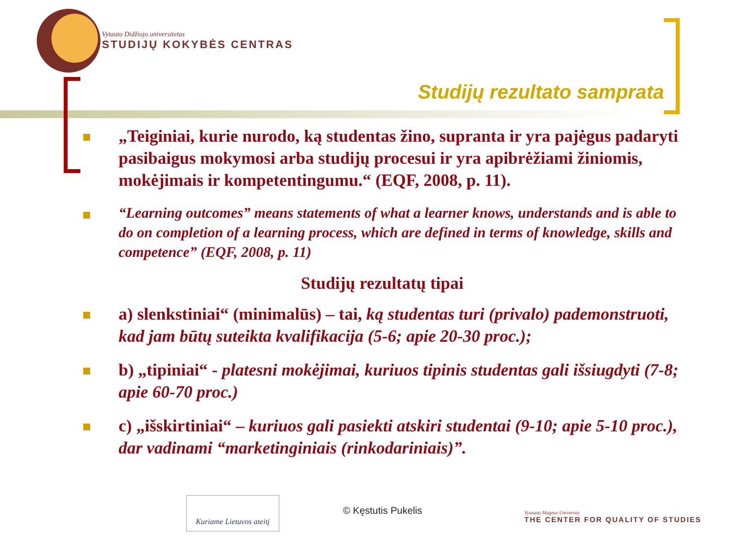Vytauto Didžiojo universitetas
STUDIJŲ KOKYBĖS CENTRAS
Studijų rezultato samprata
„Teiginiai, kurie nurodo, ką studentas žino, supranta ir yra pajėgus padaryti pasibaigus mokymosi arba studijų procesui ir yra apibrėžiami žiniomis, mokėjimais ir kompetentingumu.“ (EQF, 2008, p. 11).
“Learning outcomes” means statements of what a learner knows, understands and is able to do on completion of a learning process, which are defined in terms of knowledge, skills and competence” (EQF, 2008, p. 11)
Studijų rezultatų tipai
a) slenkstiniai“ (minimalūs) – tai, ką studentas turi (privalo) pademonstruoti, kad jam būtų suteikta kvalifikacija (5-6; apie 20-30 proc.);
b) „tipiniai“ - platesni mokėjimai, kuriuos tipinis studentas gali išsiugdyti (7-8; apie 60-70 proc.)
c) „išskirtiniai“ – kuriuos gali pasiekti atskiri studentai (9-10; apie 5-10 proc.), dar vadinami “marketinginiais (rinkodariniais)”.
Kuriame Lietuvos ateitį
© Kęstutis Pukelis
Vytautas Magnus University
THE CENTER FOR QUALITY OF STUDIES